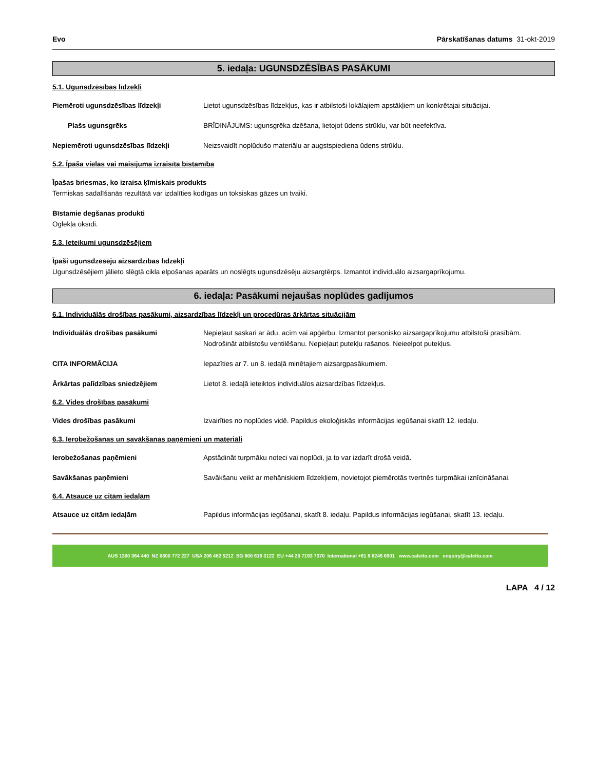Evo Pārskatīšanas datums 31-okt-2019
5. iedaļa: UGUNSDZĒSĪBAS PASĀKUMI
5.1. Ugunsdzēsības līdzekļi
Piemēroti ugunsdzēsības līdzekļi Lietot ugunsdzēsības līdzekļus, kas ir atbilstoši lokālajiem apstākļiem un konkrētajai situācijai.
Plašs ugunsgrēks BRĪDINĀJUMS: ugunsgrēka dzēšana, lietojot ūdens strūklu, var būt neefektīva.
Nepiemēroti ugunsdzēsības līdzekļi Neizsvaidīt noplūdušo materiālu ar augstspiediena ūdens strūklu.
5.2. Īpaša vielas vai maisījuma izraisīta bīstamība
Īpašas briesmas, ko izraisa ķīmiskais produkts
Termiskas sadalīšanās rezultātā var izdalīties kodīgas un toksiskas gāzes un tvaiki.
Bīstamie degšanas produkti
Oglekļa oksīdi.
5.3. Ieteikumi ugunsdzēsējiem
Īpaši ugunsdzēsēju aizsardzības līdzekļi
Ugunsdzēsējiem jālieto slēgtā cikla elpošanas aparāts un noslēgts ugunsdzēsēju aizsargtērps. Izmantot individuālo aizsargaprīkojumu.
6. iedaļa: Pasākumi nejaušas noplūdes gadījumos
6.1. Individuālās drošības pasākumi, aizsardzības līdzekļi un procedūras ārkārtas situācijām
Individuālās drošības pasākumi Nepieļaut saskari ar ādu, acīm vai apģērbu. Izmantot personisko aizsargaprīkojumu atbilstoši prasībām. Nodrošināt atbilstošu ventilēšanu. Nepieļaut putekļu rašanos. Neieelpot putekļus.
CITA INFORMĀCIJA Iepazīties ar 7. un 8. iedaļā minētajiem aizsargpasākumiem.
Ārkārtas palīdzības sniedzējiem Lietot 8. iedaļā ieteiktos individuālos aizsardzības līdzekļus.
6.2. Vides drošības pasākumi
Vides drošības pasākumi Izvairīties no noplūdes vidē. Papildus ekoloģiskās informācijas iegūšanai skatīt 12. iedaļu.
6.3. Ierobežošanas un savākšanas paņēmieni un materiāli
Ierobežošanas paņēmieni Apstādināt turpmāku noteci vai noplūdi, ja to var izdarīt drošā veidā.
Savākšanas paņēmieni Savākšanu veikt ar mehāniskiem līdzekļiem, novietojot piemērotās tvertnēs turpmākai iznīcināšanai.
6.4. Atsauce uz citām iedaļām
Atsauce uz citām iedaļām Papildus informācijas iegūšanai, skatīt 8. iedaļu. Papildus informācijas iegūšanai, skatīt 13. iedaļu.
AUS 1300 364 440 NZ 0800 772 227 USA 206 462 5212 SG 800 616 3122 EU +44 20 7193 7370 International +61 8 8245 6901 www.cafetto.com enquiry@cafetto.com
LAPA 4 / 12